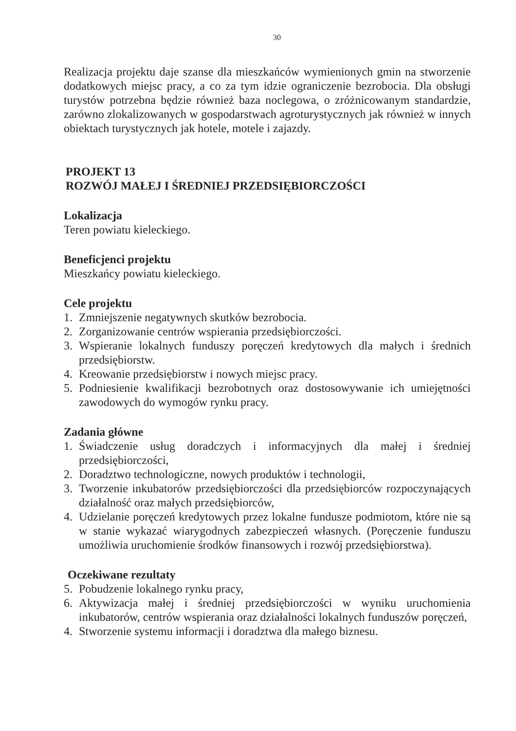30
Realizacja projektu daje szanse dla mieszkańców wymienionych gmin na stworzenie dodatkowych miejsc pracy, a co za tym idzie ograniczenie bezrobocia. Dla obsługi turystów potrzebna będzie również baza noclegowa, o zróżnicowanym standardzie, zarówno zlokalizowanych w gospodarstwach agroturystycznych jak również w innych obiektach turystycznych jak hotele, motele i zajazdy.
PROJEKT 13
ROZWÓJ MAŁEJ I ŚREDNIEJ PRZEDSIĘBIORCZOŚCI
Lokalizacja
Teren powiatu kieleckiego.
Beneficjenci projektu
Mieszkańcy powiatu kieleckiego.
Cele projektu
1. Zmniejszenie negatywnych skutków bezrobocia.
2. Zorganizowanie centrów wspierania przedsiębiorczości.
3. Wspieranie lokalnych funduszy poręczeń kredytowych dla małych i średnich przedsiębiorstw.
4. Kreowanie przedsiębiorstw i nowych miejsc pracy.
5. Podniesienie kwalifikacji bezrobotnych oraz dostosowywanie ich umiejętności zawodowych do wymogów rynku pracy.
Zadania główne
1. Świadczenie usług doradczych i informacyjnych dla małej i średniej przedsiębiorczości,
2. Doradztwo technologiczne, nowych produktów i technologii,
3. Tworzenie inkubatorów przedsiębiorczości dla przedsiębiorców rozpoczynających działalność oraz małych przedsiębiorców,
4. Udzielanie poręczeń kredytowych przez lokalne fundusze podmiotom, które nie są w stanie wykazać wiarygodnych zabezpieczeń własnych. (Poręczenie funduszu umożliwia uruchomienie środków finansowych i rozwój przedsiębiorstwa).
Oczekiwane rezultaty
5. Pobudzenie lokalnego rynku pracy,
6. Aktywizacja małej i średniej przedsiębiorczości w wyniku uruchomienia inkubatorów, centrów wspierania oraz działalności lokalnych funduszów poręczeń,
4. Stworzenie systemu informacji i doradztwa dla małego biznesu.